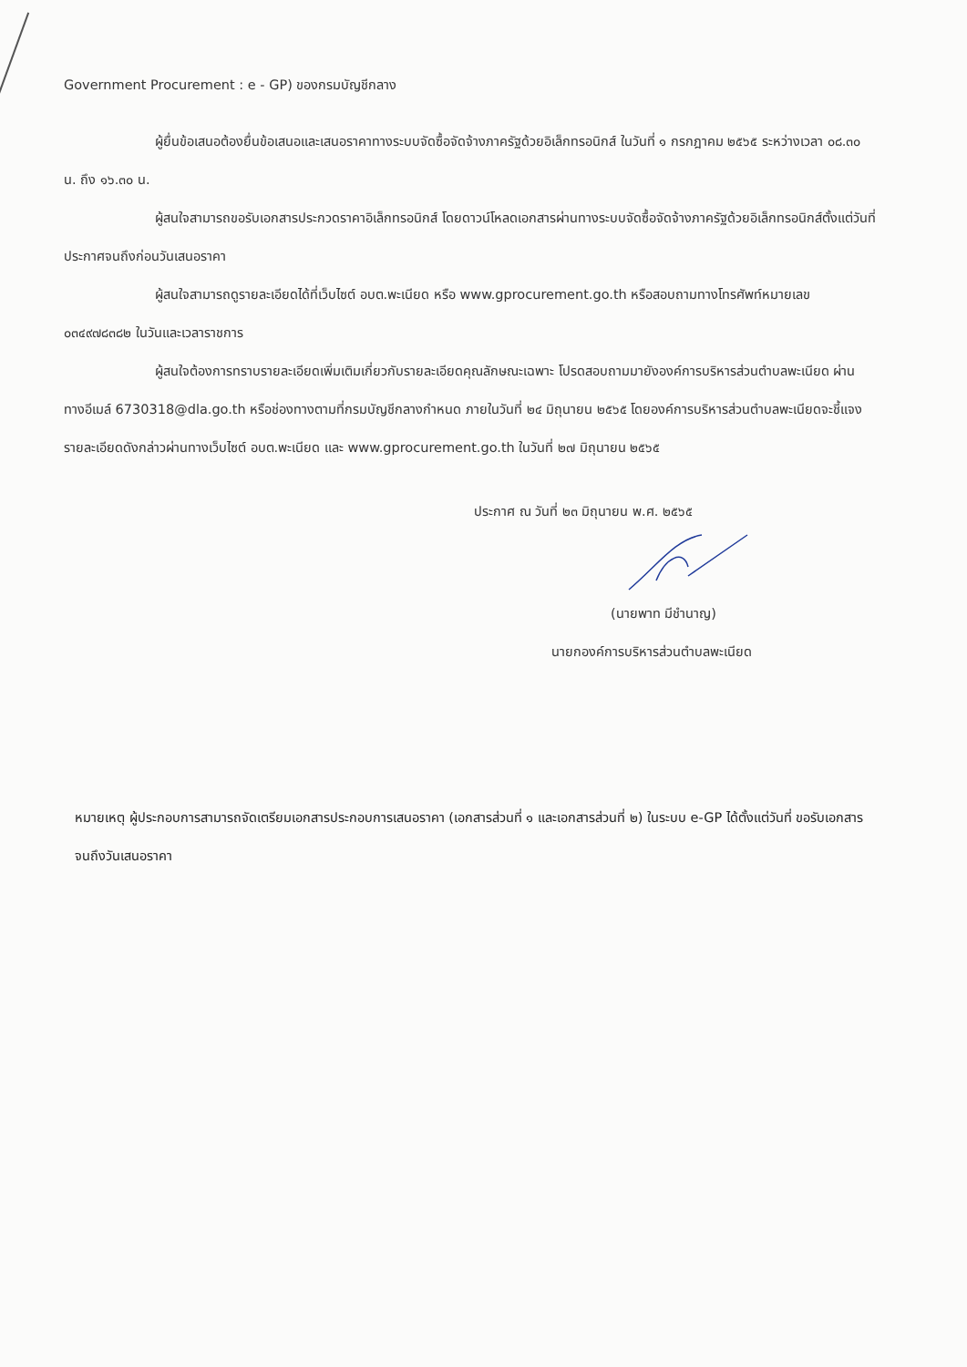Government Procurement : e - GP) ของกรมบัญชีกลาง
ผู้ยื่นข้อเสนอต้องยื่นข้อเสนอและเสนอราคาทางระบบจัดซื้อจัดจ้างภาครัฐด้วยอิเล็กทรอนิกส์ ในวันที่ ๑ กรกฎาคม ๒๕๖๕ ระหว่างเวลา ๐๘.๓๐ น. ถึง ๑๖.๓๐ น.
ผู้สนใจสามารถขอรับเอกสารประกวดราคาอิเล็กทรอนิกส์ โดยดาวน์โหลดเอกสารผ่านทางระบบจัดซื้อจัดจ้างภาครัฐด้วยอิเล็กทรอนิกส์ตั้งแต่วันที่ประกาศจนถึงก่อนวันเสนอราคา
ผู้สนใจสามารถดูรายละเอียดได้ที่เว็บไซต์ อบต.พะเนียด หรือ www.gprocurement.go.th หรือสอบถามทางโทรศัพท์หมายเลข ๐๓๔๙๗๘๓๘๒ ในวันและเวลาราชการ
ผู้สนใจต้องการทราบรายละเอียดเพิ่มเติมเกี่ยวกับรายละเอียดคุณลักษณะเฉพาะ โปรดสอบถามมายังองค์การบริหารส่วนตำบลพะเนียด ผ่านทางอีเมล์ 6730318@dla.go.th หรือช่องทางตามที่กรมบัญชีกลางกำหนด ภายในวันที่ ๒๔ มิถุนายน ๒๕๖๕ โดยองค์การบริหารส่วนตำบลพะเนียดจะชี้แจงรายละเอียดดังกล่าวผ่านทางเว็บไซต์ อบต.พะเนียด และ www.gprocurement.go.th ในวันที่ ๒๗ มิถุนายน ๒๕๖๕
ประกาศ ณ วันที่ ๒๓ มิถุนายน พ.ศ. ๒๕๖๕
(นายพาท มีชำนาญ)
นายกองค์การบริหารส่วนตำบลพะเนียด
หมายเหตุ ผู้ประกอบการสามารถจัดเตรียมเอกสารประกอบการเสนอราคา (เอกสารส่วนที่ ๑ และเอกสารส่วนที่ ๒) ในระบบ e-GP ได้ตั้งแต่วันที่ ขอรับเอกสารจนถึงวันเสนอราคา